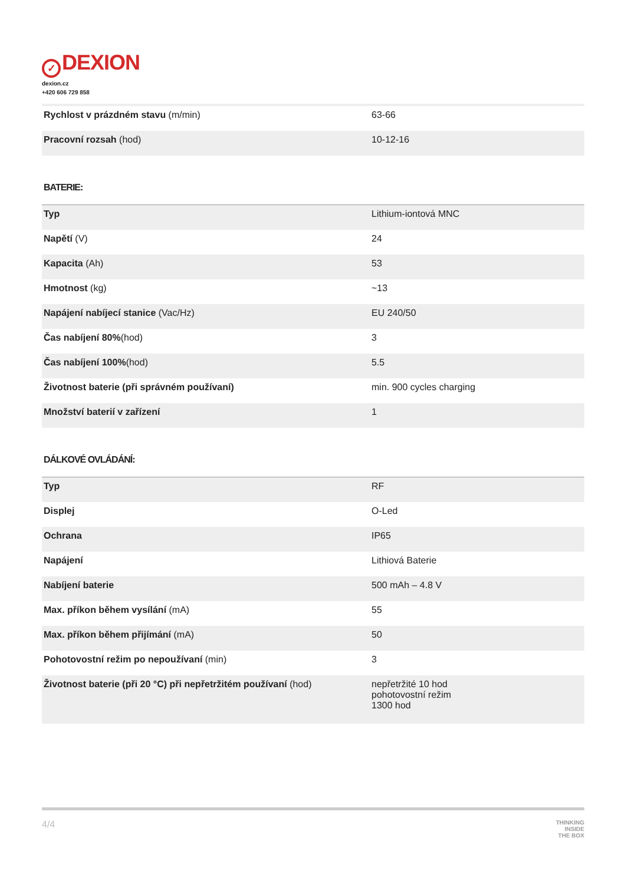✓ DEXION
dexion.cz
+420 606 729 858
| Rychlost v prázdném stavu (m/min) | 63-66 |
| Pracovní rozsah (hod) | 10-12-16 |
BATERIE:
| Typ | Lithium-iontová MNC |
| Napětí (V) | 24 |
| Kapacita (Ah) | 53 |
| Hmotnost (kg) | ~13 |
| Napájení nabíjecí stanice (Vac/Hz) | EU 240/50 |
| Čas nabíjení 80% (hod) | 3 |
| Čas nabíjení 100% (hod) | 5.5 |
| Životnost baterie (při správném používaní) | min. 900 cycles charging |
| Množství baterií v zařízení | 1 |
DÁLKOVÉ OVLÁDÁNÍ:
| Typ | RF |
| Displej | O-Led |
| Ochrana | IP65 |
| Napájení | Lithiová Baterie |
| Nabíjení baterie | 500 mAh – 4.8 V |
| Max. příkon během vysílání (mA) | 55 |
| Max. příkon během přijímání (mA) | 50 |
| Pohotovostní režim po nepoužívaní (min) | 3 |
| Životnost baterie (při 20 °C) při nepřetržitém používaní (hod) | nepřetržité 10 hod pohotovostní režim 1300 hod |
4/4 THINKING
INSIDE
THE BOX